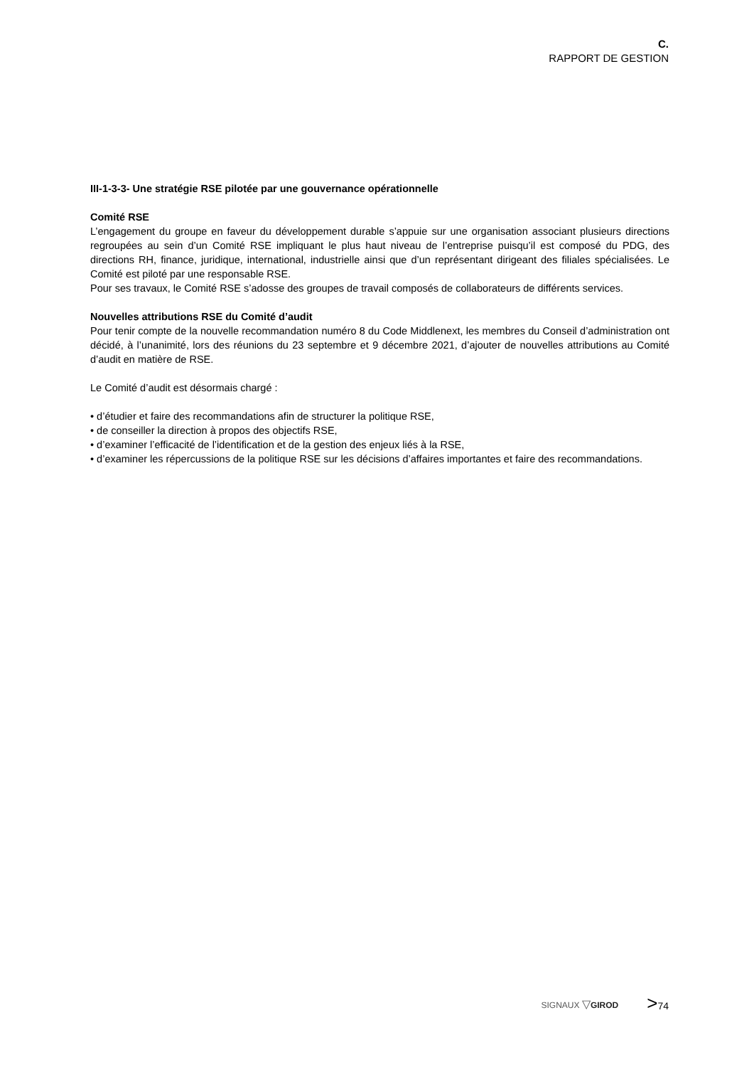C.
RAPPORT DE GESTION
III-1-3-3- Une stratégie RSE pilotée par une gouvernance opérationnelle
Comité RSE
L’engagement du groupe en faveur du développement durable s’appuie sur une organisation associant plusieurs directions regroupées au sein d’un Comité RSE impliquant le plus haut niveau de l’entreprise puisqu’il est composé du PDG, des directions RH, finance, juridique, international, industrielle ainsi que d’un représentant dirigeant des filiales spécialisées. Le Comité est piloté par une responsable RSE.
Pour ses travaux, le Comité RSE s’adosse des groupes de travail composés de collaborateurs de différents services.
Nouvelles attributions RSE du Comité d’audit
Pour tenir compte de la nouvelle recommandation numéro 8 du Code Middlenext, les membres du Conseil d’administration ont décidé, à l’unanimité, lors des réunions du 23 septembre et 9 décembre 2021, d’ajouter de nouvelles attributions au Comité d’audit en matière de RSE.
Le Comité d’audit est désormais chargé :
• d’étudier et faire des recommandations afin de structurer la politique RSE,
• de conseiller la direction à propos des objectifs RSE,
• d’examiner l’efficacité de l’identification et de la gestion des enjeux liés à la RSE,
• d’examiner les répercussions de la politique RSE sur les décisions d’affaires importantes et faire des recommandations.
SIGNAUX ▽GIROD
>74